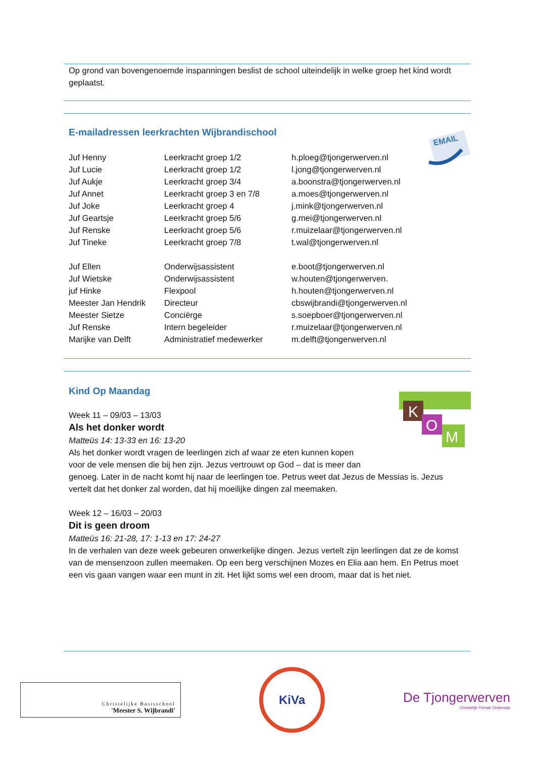Op grond van bovengenoemde inspanningen beslist de school uiteindelijk in welke groep het kind wordt geplaatst.
EMAIL
E-mailadressen leerkrachten Wijbrandischool
| Juf Henny | Leerkracht groep 1/2 | h.ploeg@tjongerwerven.nl |
| Juf Lucie | Leerkracht groep 1/2 | l.jong@tjongerwerven.nl |
| Juf Aukje | Leerkracht groep 3/4 | a.boonstra@tjongerwerven.nl |
| Juf Annet | Leerkracht groep 3 en 7/8 | a.moes@tjongerwerven.nl |
| Juf Joke | Leerkracht groep 4 | j.mink@tjongerwerven.nl |
| Juf Geartsje | Leerkracht groep 5/6 | g.mei@tjongerwerven.nl |
| Juf Renske | Leerkracht groep 5/6 | r.muizelaar@tjongerwerven.nl |
| Juf Tineke | Leerkracht groep 7/8 | t.wal@tjongerwerven.nl |
| Juf Ellen | Onderwijsassistent | e.boot@tjongerwerven.nl |
| Juf Wietske | Onderwijsassistent | w.houten@tjongerwerven. |
| juf Hinke | Flexpool | h.houten@tjongerwerven.nl |
| Meester Jan Hendrik | Directeur | cbswijbrandi@tjongerwerven.nl |
| Meester Sietze | Conciërge | s.soepboer@tjongerwerven.nl |
| Juf Renske | Intern begeleider | r.muizelaar@tjongerwerven.nl |
| Marijke van Delft | Administratief medewerker | m.delft@tjongerwerven.nl |
K
O
M
Kind Op Maandag
Week 11 – 09/03 – 13/03
Als het donker wordt
Matteüs 14: 13-33 en 16: 13-20
Als het donker wordt vragen de leerlingen zich af waar ze eten kunnen kopen
voor de vele mensen die bij hen zijn. Jezus vertrouwt op God – dat is meer dan
genoeg. Later in de nacht komt hij naar de leerlingen toe. Petrus weet dat Jezus de Messias is. Jezus vertelt dat het donker zal worden, dat hij moeilijke dingen zal meemaken.
Week 12 – 16/03 – 20/03
Dit is geen droom
Matteüs 16: 21-28, 17: 1-13 en 17: 24-27
In de verhalen van deze week gebeuren onwerkelijke dingen. Jezus vertelt zijn leerlingen dat ze de komst van de mensenzoon zullen meemaken. Op een berg verschijnen Mozes en Elia aan hem. En Petrus moet een vis gaan vangen waar een munt in zit. Het lijkt soms wel een droom, maar dat is het niet.
Christelijke Basisschool
'Meester S. Wijbrandi'
KiVa
De Tjongerwerven
Christelijk Primair Onderwijs